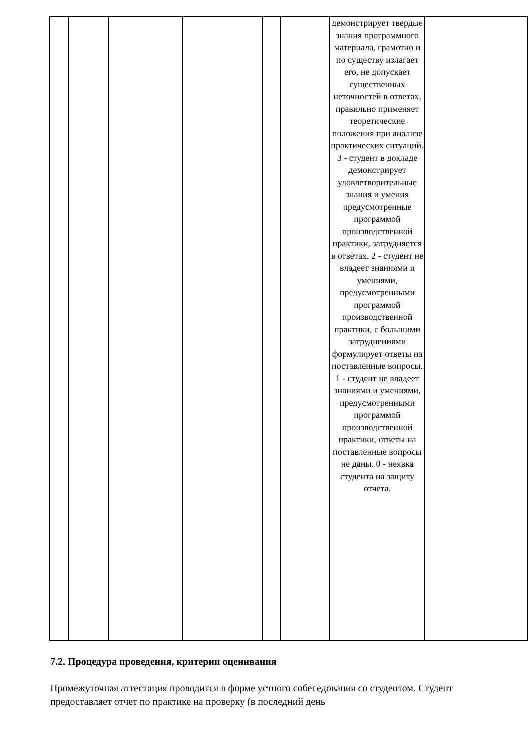| | | | | | | демонстрирует твердые знания программного материала, грамотно и по существу излагает его, не допускает существенных неточностей в ответах, правильно применяет теоретические положения при анализе практических ситуаций. 3 - студент в докладе демонстрирует удовлетворительные знания и умения предусмотренные программой производственной практики, затрудняется в ответах. 2 - студент не владеет знаниями и умениями, предусмотренными программой производственной практики, с большими затруднениями формулирует ответы на поставленные вопросы. 1 - студент не владеет знаниями и умениями, предусмотренными программой производственной практики, ответы на поставленные вопросы не даны. 0 - неявка студента на защиту отчета. | |
7.2. Процедура проведения, критерии оценивания
Промежуточная аттестация проводится в форме устного собеседования со студентом. Студент предоставляет отчет по практике на проверку (в последний день